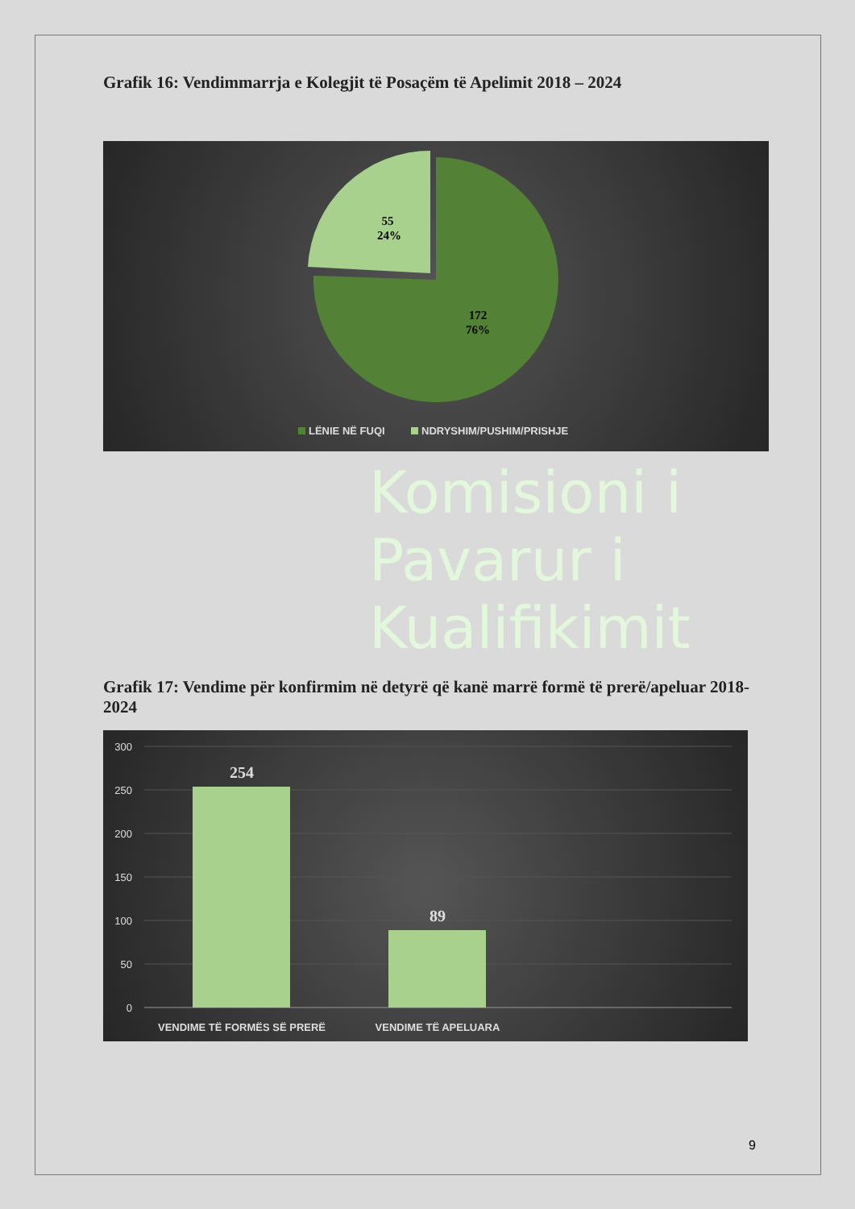Grafik 16: Vendimmarrja e Kolegjit të Posaçëm të Apelimit 2018 – 2024
172
76%
55
24%
LËNIE NË FUQI
NDRYSHIM/PUSHIM/PRISHJE
Komisioni i
Pavarur i
Kualifikimit
Grafik 17: Vendime për konfirmim në detyrë që kanë marrë formë të prerë/apeluar 2018-2024
300
250
200
150
100
50
0
254
89
VENDIME TË FORMËS SË PRERË
VENDIME TË APELUARA
9